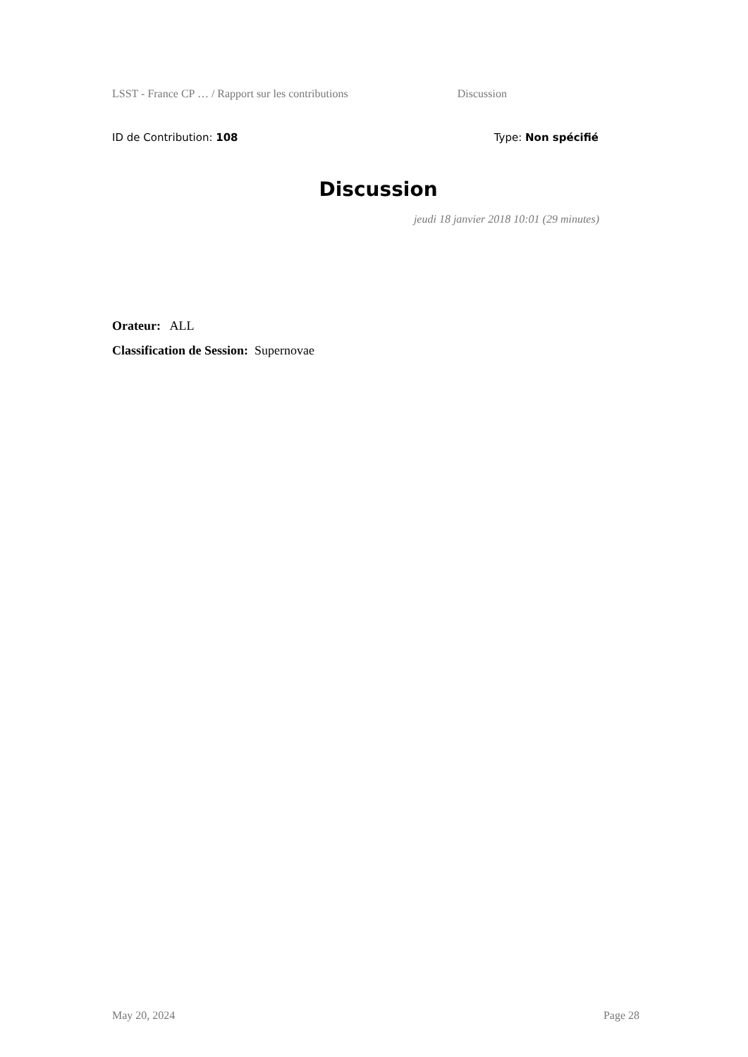LSST - France CP … / Rapport sur les contributions Discussion
ID de Contribution: 108 Type: Non spécifié
Discussion
jeudi 18 janvier 2018 10:01 (29 minutes)
Orateur: ALL
Classification de Session: Supernovae
May 20, 2024 Page 28